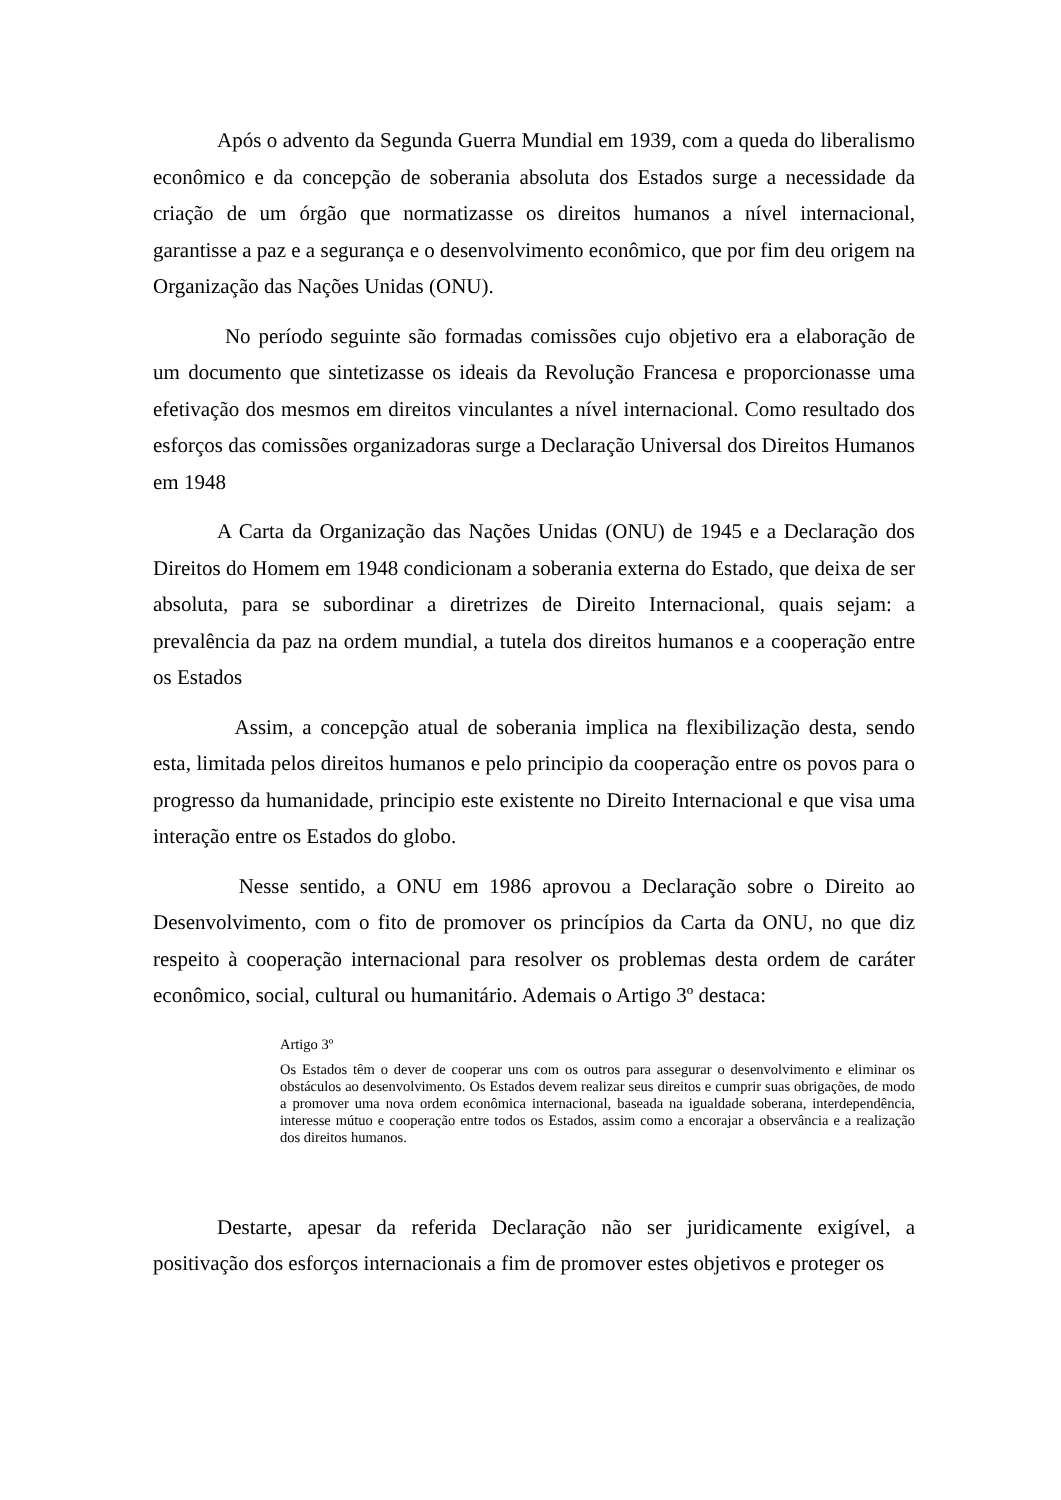Após o advento da Segunda Guerra Mundial em 1939, com a queda do liberalismo econômico e da concepção de soberania absoluta dos Estados surge a necessidade da criação de um órgão que normatizasse os direitos humanos a nível internacional, garantisse a paz e a segurança e o desenvolvimento econômico, que por fim deu origem na Organização das Nações Unidas (ONU).
No período seguinte são formadas comissões cujo objetivo era a elaboração de um documento que sintetizasse os ideais da Revolução Francesa e proporcionasse uma efetivação dos mesmos em direitos vinculantes a nível internacional. Como resultado dos esforços das comissões organizadoras surge a Declaração Universal dos Direitos Humanos em 1948
A Carta da Organização das Nações Unidas (ONU) de 1945 e a Declaração dos Direitos do Homem em 1948 condicionam a soberania externa do Estado, que deixa de ser absoluta, para se subordinar a diretrizes de Direito Internacional, quais sejam: a prevalência da paz na ordem mundial, a tutela dos direitos humanos e a cooperação entre os Estados
Assim, a concepção atual de soberania implica na flexibilização desta, sendo esta, limitada pelos direitos humanos e pelo principio da cooperação entre os povos para o progresso da humanidade, principio este existente no Direito Internacional e que visa uma interação entre os Estados do globo.
Nesse sentido, a ONU em 1986 aprovou a Declaração sobre o Direito ao Desenvolvimento, com o fito de promover os princípios da Carta da ONU, no que diz respeito à cooperação internacional para resolver os problemas desta ordem de caráter econômico, social, cultural ou humanitário. Ademais o Artigo 3º destaca:
Artigo 3º
Os Estados têm o dever de cooperar uns com os outros para assegurar o desenvolvimento e eliminar os obstáculos ao desenvolvimento. Os Estados devem realizar seus direitos e cumprir suas obrigações, de modo a promover uma nova ordem econômica internacional, baseada na igualdade soberana, interdependência, interesse mútuo e cooperação entre todos os Estados, assim como a encorajar a observância e a realização dos direitos humanos.
Destarte, apesar da referida Declaração não ser juridicamente exigível, a positivação dos esforços internacionais a fim de promover estes objetivos e proteger os